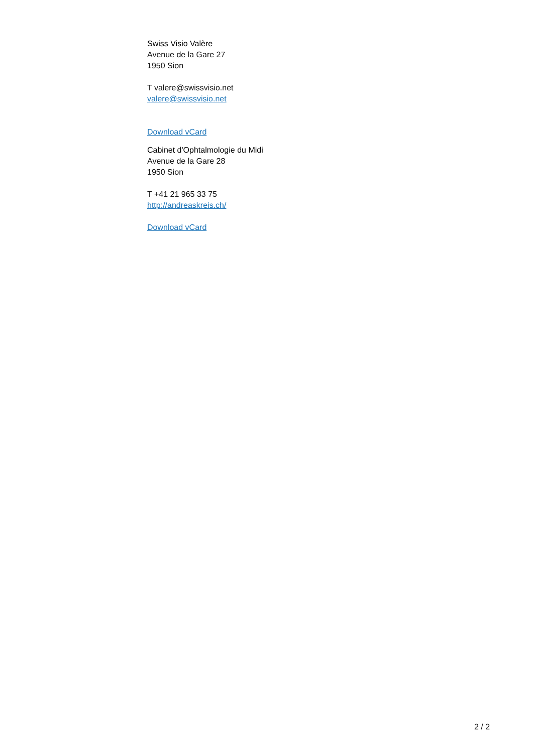Swiss Visio Valère
Avenue de la Gare 27
1950 Sion
T valere@swissvisio.net
valere@swissvisio.net
Download vCard
Cabinet d'Ophtalmologie du Midi
Avenue de la Gare 28
1950 Sion
T +41 21 965 33 75
http://andreaskreis.ch/
Download vCard
2 / 2